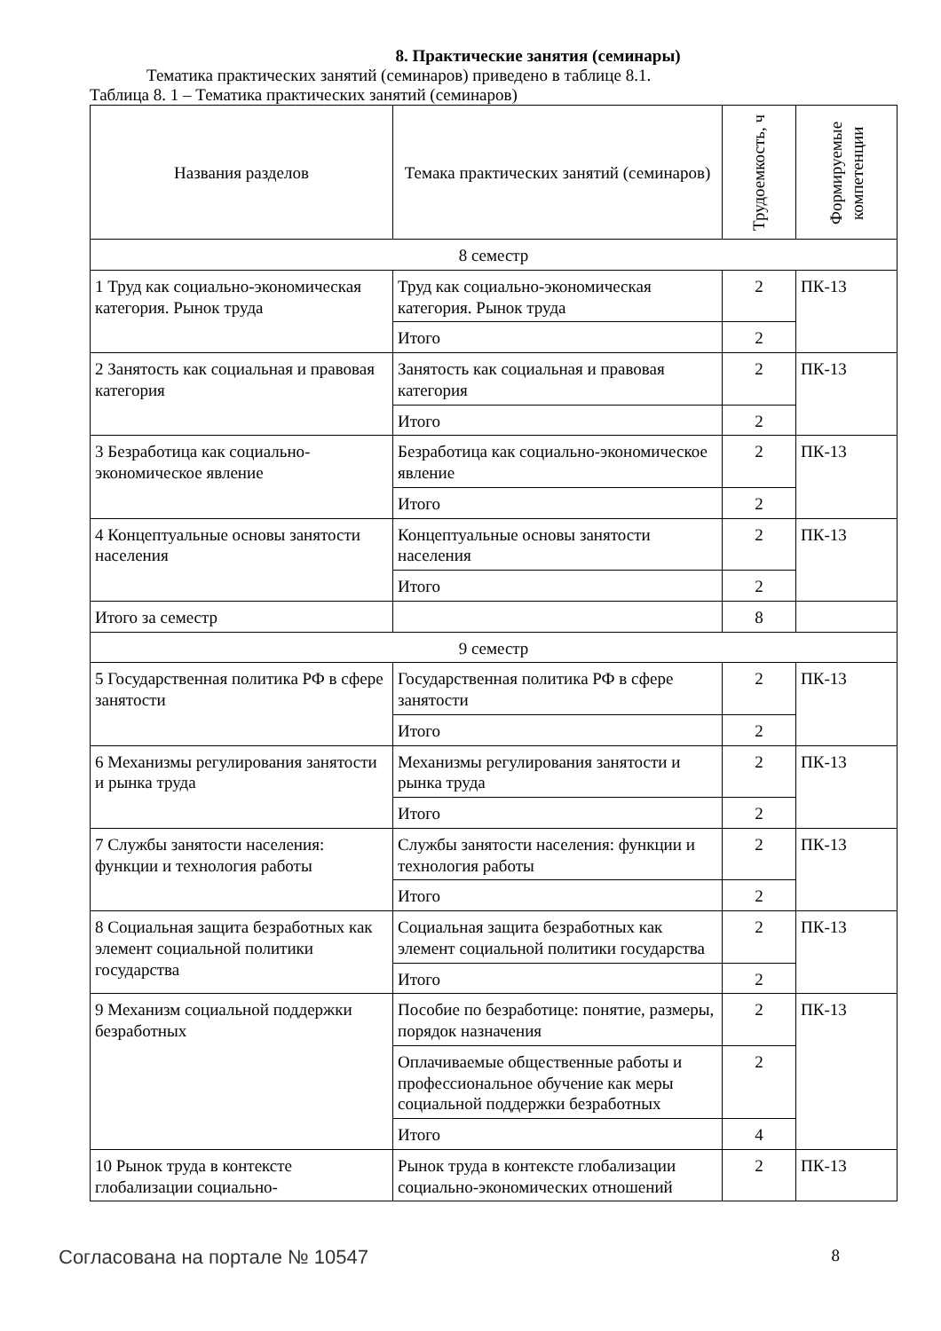8. Практические занятия (семинары)
Тематика практических занятий (семинаров) приведено в таблице 8.1.
Таблица 8. 1 – Тематика практических занятий (семинаров)
| Названия разделов | Темака практических занятий (семинаров) | Трудоемкость, ч | Формируемые компетенции |
| --- | --- | --- | --- |
| 8 семестр | | | |
| 1 Труд как социально-экономическая категория. Рынок труда | Труд как социально-экономическая категория. Рынок труда | 2 | ПК-13 |
| | Итого | 2 | |
| 2 Занятость как социальная и правовая категория | Занятость как социальная и правовая категория | 2 | ПК-13 |
| | Итого | 2 | |
| 3 Безработица как социально-экономическое явление | Безработица как социально-экономическое явление | 2 | ПК-13 |
| | Итого | 2 | |
| 4 Концептуальные основы занятости населения | Концептуальные основы занятости населения | 2 | ПК-13 |
| | Итого | 2 | |
| Итого за семестр | | 8 | |
| 9 семестр | | | |
| 5 Государственная политика РФ в сфере занятости | Государственная политика РФ в сфере занятости | 2 | ПК-13 |
| | Итого | 2 | |
| 6 Механизмы регулирования занятости и рынка труда | Механизмы регулирования занятости и рынка труда | 2 | ПК-13 |
| | Итого | 2 | |
| 7 Службы занятости населения: функции и технология работы | Службы занятости населения: функции и технология работы | 2 | ПК-13 |
| | Итого | 2 | |
| 8 Социальная защита безработных как элемент социальной политики государства | Социальная защита безработных как элемент социальной политики государства | 2 | ПК-13 |
| | Итого | 2 | |
| 9 Механизм социальной поддержки безработных | Пособие по безработице: понятие, размеры, порядок назначения | 2 | ПК-13 |
| | Оплачиваемые общественные работы и профессиональное обучение как меры социальной поддержки безработных | 2 | |
| | Итого | 4 | |
| 10 Рынок труда в контексте глобализации социально- | Рынок труда в контексте глобализации социально-экономических отношений | 2 | ПК-13 |
Согласована на портале № 10547 8